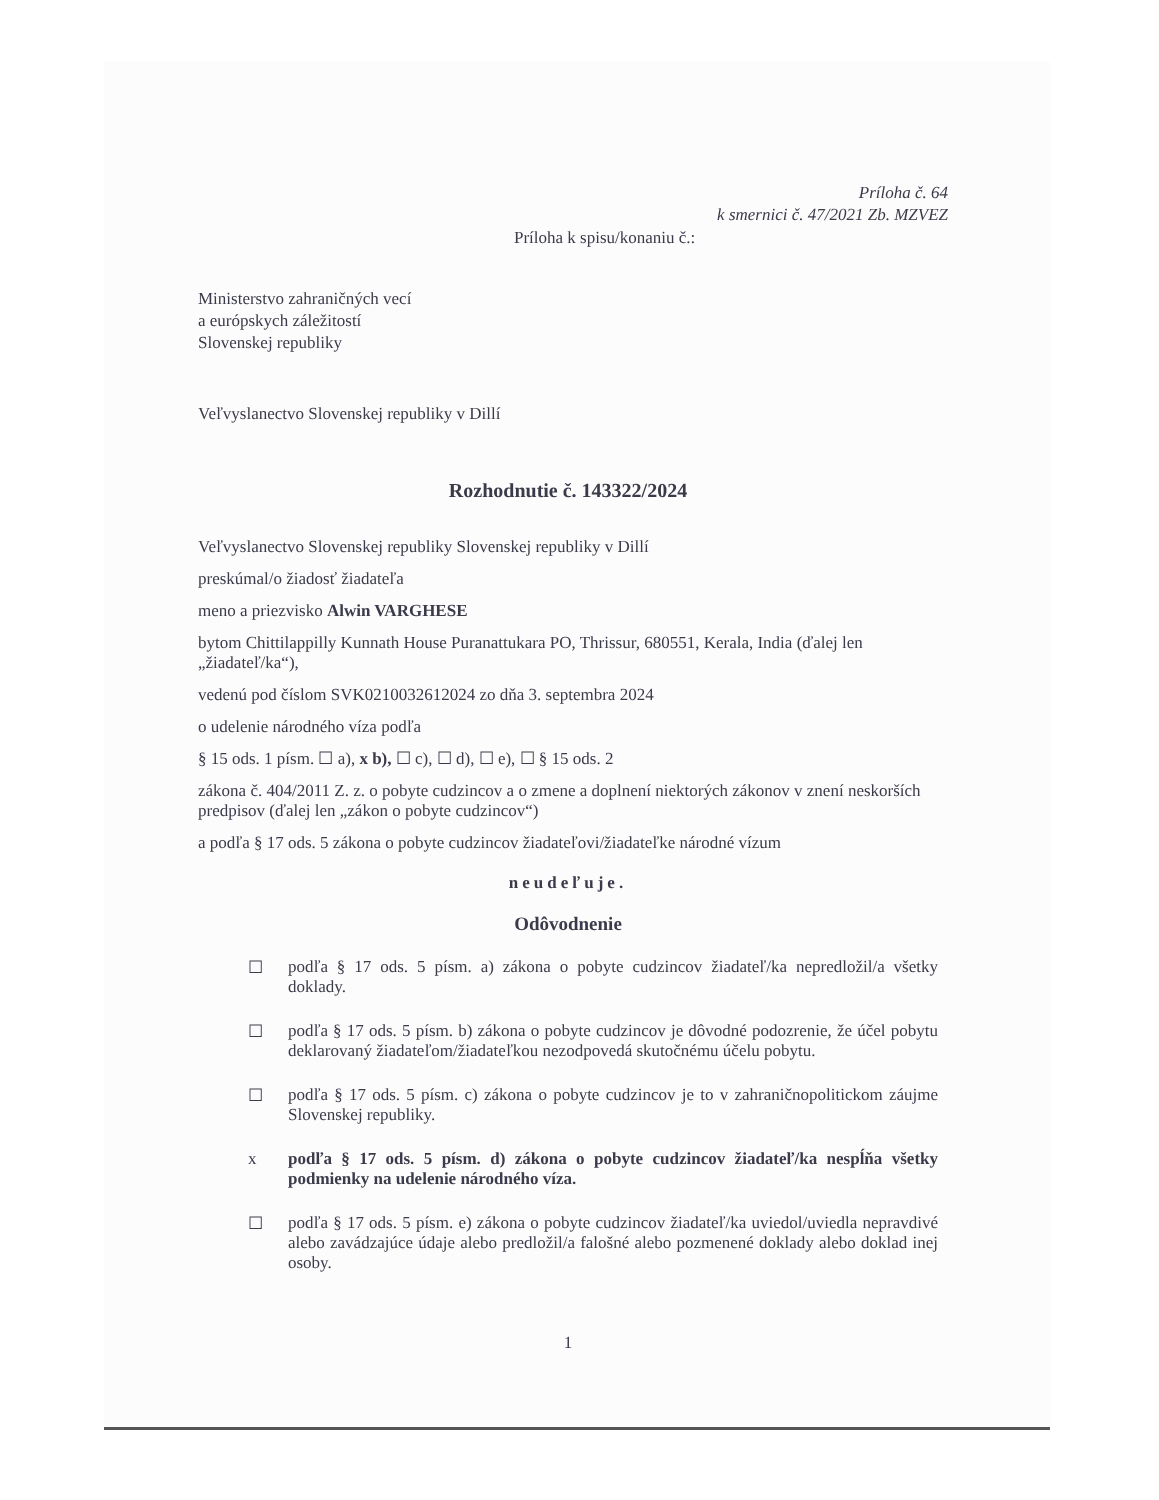Príloha č. 64
k smernici č. 47/2021 Zb. MZVEZ
Príloha k spisu/konaniu č.:
Ministerstvo zahraničných vecí
a európskych záležitostí
Slovenskej republiky
Veľvyslanectvo Slovenskej republiky v Dillí
Rozhodnutie č. 143322/2024
Veľvyslanectvo Slovenskej republiky Slovenskej republiky v Dillí
preskúmal/o žiadosť žiadateľa
meno a priezvisko Alwin VARGHESE
bytom Chittilappilly Kunnath House Puranattukara PO, Thrissur, 680551, Kerala, India (ďalej len „žiadateľ/ka“),
vedenú pod číslom SVK0210032612024 zo dňa 3. septembra 2024
o udelenie národného víza podľa
§ 15 ods. 1 písm. ☐ a), x b), ☐ c), ☐ d), ☐ e), ☐ § 15 ods. 2
zákona č. 404/2011 Z. z. o pobyte cudzincov a o zmene a doplnení niektorých zákonov v znení neskorších predpisov (ďalej len „zákon o pobyte cudzincov“)
a podľa § 17 ods. 5 zákona o pobyte cudzincov žiadateľovi/žiadateľke národné vízum
neudeľuje.
Odôvodnenie
☐ podľa § 17 ods. 5 písm. a) zákona o pobyte cudzincov žiadateľ/ka nepredložil/a všetky doklady.
☐ podľa § 17 ods. 5 písm. b) zákona o pobyte cudzincov je dôvodné podozrenie, že účel pobytu deklarovaný žiadateľom/žiadateľkou nezodpovedá skutočnému účelu pobytu.
☐ podľa § 17 ods. 5 písm. c) zákona o pobyte cudzincov je to v zahraničnopolitickom záujme Slovenskej republiky.
x podľa § 17 ods. 5 písm. d) zákona o pobyte cudzincov žiadateľ/ka nespĺňa všetky podmienky na udelenie národného víza.
☐ podľa § 17 ods. 5 písm. e) zákona o pobyte cudzincov žiadateľ/ka uviedol/uviedla nepravdivé alebo zavádzajúce údaje alebo predložil/a falošné alebo pozmenené doklady alebo doklad inej osoby.
1